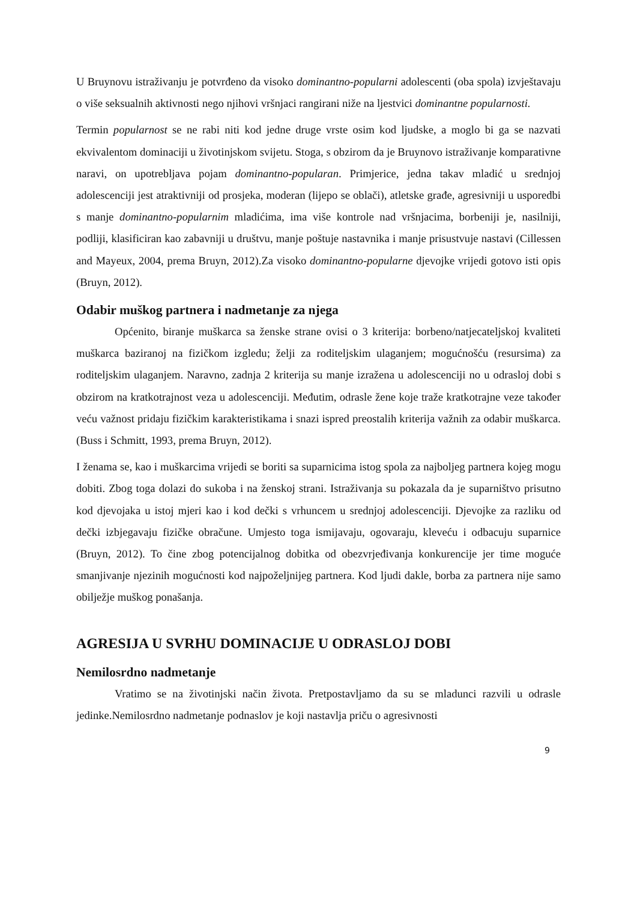U Bruynovu istraživanju je potvrđeno da visoko dominantno-popularni adolescenti (oba spola) izvještavaju o više seksualnih aktivnosti nego njihovi vršnjaci rangirani niže na ljestvici dominantne popularnosti.
Termin popularnost se ne rabi niti kod jedne druge vrste osim kod ljudske, a moglo bi ga se nazvati ekvivalentom dominaciji u životinjskom svijetu. Stoga, s obzirom da je Bruynovo istraživanje komparativne naravi, on upotrebljava pojam dominantno-popularan. Primjerice, jedna takav mladić u srednjoj adolescenciji jest atraktivniji od prosjeka, moderan (lijepo se oblači), atletske građe, agresivniji u usporedbi s manje dominantno-popularnim mladićima, ima više kontrole nad vršnjacima, borbeniji je, nasilniji, podliji, klasificiran kao zabavniji u društvu, manje poštuje nastavnika i manje prisustvuje nastavi (Cillessen and Mayeux, 2004, prema Bruyn, 2012).Za visoko dominantno-popularne djevojke vrijedi gotovo isti opis (Bruyn, 2012).
Odabir muškog partnera i nadmetanje za njega
Općenito, biranje muškarca sa ženske strane ovisi o 3 kriterija: borbeno/natjecateljskoj kvaliteti muškarca baziranoj na fizičkom izgledu; želji za roditeljskim ulaganjem; mogućnošću (resursima) za roditeljskim ulaganjem. Naravno, zadnja 2 kriterija su manje izražena u adolescenciji no u odrasloj dobi s obzirom na kratkotrajnost veza u adolescenciji. Međutim, odrasle žene koje traže kratkotrajne veze također veću važnost pridaju fizičkim karakteristikama i snazi ispred preostalih kriterija važnih za odabir muškarca. (Buss i Schmitt, 1993, prema Bruyn, 2012).
I ženama se, kao i muškarcima vrijedi se boriti sa suparnicima istog spola za najboljeg partnera kojeg mogu dobiti. Zbog toga dolazi do sukoba i na ženskoj strani. Istraživanja su pokazala da je suparništvo prisutno kod djevojaka u istoj mjeri kao i kod dečki s vrhuncem u srednjoj adolescenciji. Djevojke za razliku od dečki izbjegavaju fizičke obračune. Umjesto toga ismijavaju, ogovaraju, kleveću i odbacuju suparnice (Bruyn, 2012). To čine zbog potencijalnog dobitka od obezvrjeđivanja konkurencije jer time moguće smanjivanje njezinih mogućnosti kod najpoželjnijeg partnera. Kod ljudi dakle, borba za partnera nije samo obilježje muškog ponašanja.
AGRESIJA U SVRHU DOMINACIJE U ODRASLOJ DOBI
Nemilosrdno nadmetanje
Vratimo se na životinjski način života. Pretpostavljamo da su se mladunci razvili u odrasle jedinke.Nemilosrdno nadmetanje podnaslov je koji nastavlja priču o agresivnosti
9